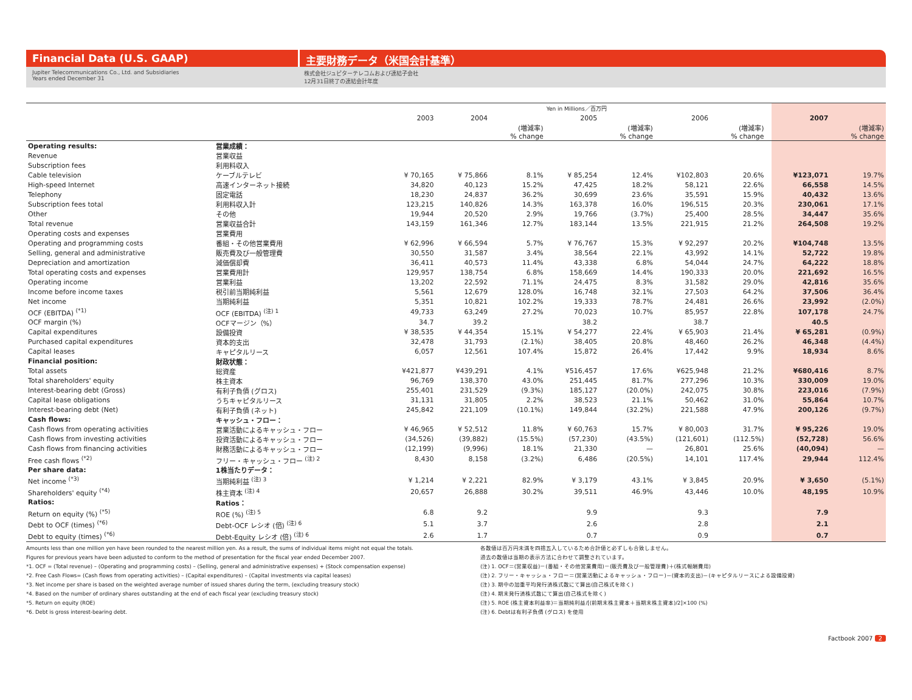Financial Data (U.S. GAAP) 主要財務データ（米国会計基準）
Jupiter Telecommunications Co., Ltd. and Subsidiaries
Years ended December 31
株式会社ジュピターテレコムおよび連結子会社
12月31日終了の連結会計年度
| | | Yen in Millions／百万円 | | | | | | | | | |
| | | 2003 | 2004 | | 2005 | | 2006 | | | 2007 | |
| | | | | (増減率) % change | | (増減率) % change | | (増減率) % change | | | (増減率) % change |
| Operating results: | 営業成績： | | | | | | | | | | |
| Revenue | 営業収益 | | | | | | | | | | |
| Subscription fees | 利用料収入 | | | | | | | | | | |
| Cable television | ケーブルテレビ | ¥ 70,165 | ¥ 75,866 | 8.1% | ¥ 85,254 | 12.4% | ¥102,803 | 20.6% | | ¥123,071 | 19.7% |
| High-speed Internet | 高速インターネット接続 | 34,820 | 40,123 | 15.2% | 47,425 | 18.2% | 58,121 | 22.6% | | 66,558 | 14.5% |
| Telephony | 固定電話 | 18,230 | 24,837 | 36.2% | 30,699 | 23.6% | 35,591 | 15.9% | | 40,432 | 13.6% |
| Subscription fees total | 利用料収入計 | 123,215 | 140,826 | 14.3% | 163,378 | 16.0% | 196,515 | 20.3% | | 230,061 | 17.1% |
| Other | その他 | 19,944 | 20,520 | 2.9% | 19,766 | (3.7%) | 25,400 | 28.5% | | 34,447 | 35.6% |
| Total revenue | 営業収益合計 | 143,159 | 161,346 | 12.7% | 183,144 | 13.5% | 221,915 | 21.2% | | 264,508 | 19.2% |
| Operating costs and expenses | 営業費用 | | | | | | | | | | |
| Operating and programming costs | 番組・その他営業費用 | ¥ 62,996 | ¥ 66,594 | 5.7% | ¥ 76,767 | 15.3% | ¥ 92,297 | 20.2% | | ¥104,748 | 13.5% |
| Selling, general and administrative | 販売費及び一般管理費 | 30,550 | 31,587 | 3.4% | 38,564 | 22.1% | 43,992 | 14.1% | | 52,722 | 19.8% |
| Depreciation and amortization | 減価償却費 | 36,411 | 40,573 | 11.4% | 43,338 | 6.8% | 54,044 | 24.7% | | 64,222 | 18.8% |
| Total operating costs and expenses | 営業費用計 | 129,957 | 138,754 | 6.8% | 158,669 | 14.4% | 190,333 | 20.0% | | 221,692 | 16.5% |
| Operating income | 営業利益 | 13,202 | 22,592 | 71.1% | 24,475 | 8.3% | 31,582 | 29.0% | | 42,816 | 35.6% |
| Income before income taxes | 税引前当期純利益 | 5,561 | 12,679 | 128.0% | 16,748 | 32.1% | 27,503 | 64.2% | | 37,506 | 36.4% |
| Net income | 当期純利益 | 5,351 | 10,821 | 102.2% | 19,333 | 78.7% | 24,481 | 26.6% | | 23,992 | (2.0%) |
| OCF (EBITDA) <sup>(*1)</sup> | OCF (EBITDA) <sup>(注) 1</sup> | 49,733 | 63,249 | 27.2% | 70,023 | 10.7% | 85,957 | 22.8% | | 107,178 | 24.7% |
| OCF margin (%) | OCFマージン（%） | 34.7 | 39.2 | | 38.2 | | 38.7 | | | 40.5 | |
| Capital expenditures | 設備投資 | ¥ 38,535 | ¥ 44,354 | 15.1% | ¥ 54,277 | 22.4% | ¥ 65,903 | 21.4% | | ¥ 65,281 | (0.9%) |
| Purchased capital expenditures | 資本的支出 | 32,478 | 31,793 | (2.1%) | 38,405 | 20.8% | 48,460 | 26.2% | | 46,348 | (4.4%) |
| Capital leases | キャピタルリース | 6,057 | 12,561 | 107.4% | 15,872 | 26.4% | 17,442 | 9.9% | | 18,934 | 8.6% |
| Financial position: | 財政状態： | | | | | | | | | | |
| Total assets | 総資産 | ¥421,877 | ¥439,291 | 4.1% | ¥516,457 | 17.6% | ¥625,948 | 21.2% | | ¥680,416 | 8.7% |
| Total shareholders' equity | 株主資本 | 96,769 | 138,370 | 43.0% | 251,445 | 81.7% | 277,296 | 10.3% | | 330,009 | 19.0% |
| Interest-bearing debt (Gross) | 有利子負債 (グロス) | 255,401 | 231,529 | (9.3%) | 185,127 | (20.0%) | 242,075 | 30.8% | | 223,016 | (7.9%) |
| Capital lease obligations | うちキャピタルリース | 31,131 | 31,805 | 2.2% | 38,523 | 21.1% | 50,462 | 31.0% | | 55,864 | 10.7% |
| Interest-bearing debt (Net) | 有利子負債 (ネット) | 245,842 | 221,109 | (10.1%) | 149,844 | (32.2%) | 221,588 | 47.9% | | 200,126 | (9.7%) |
| Cash flows: | キャッシュ・フロー： | | | | | | | | | | |
| Cash flows from operating activities | 営業活動によるキャッシュ・フロー | ¥ 46,965 | ¥ 52,512 | 11.8% | ¥ 60,763 | 15.7% | ¥ 80,003 | 31.7% | | ¥ 95,226 | 19.0% |
| Cash flows from investing activities | 投資活動によるキャッシュ・フロー | (34,526) | (39,882) | (15.5%) | (57,230) | (43.5%) | (121,601) | (112.5%) | | (52,728) | 56.6% |
| Cash flows from financing activities | 財務活動によるキャッシュ・フロー | (12,199) | (9,996) | 18.1% | 21,330 | — | 26,801 | 25.6% | | (40,094) | — |
| Free cash flows <sup>(*2)</sup> | フリー・キャッシュ・フロー <sup>(注) 2</sup> | 8,430 | 8,158 | (3.2%) | 6,486 | (20.5%) | 14,101 | 117.4% | | 29,944 | 112.4% |
| Per share data: | 1株当たりデータ： | | | | | | | | | | |
| Net income <sup>(*3)</sup> | 当期純利益 <sup>(注) 3</sup> | ¥ 1,214 | ¥ 2,221 | 82.9% | ¥ 3,179 | 43.1% | ¥ 3,845 | 20.9% | | ¥ 3,650 | (5.1%) |
| Shareholders' equity <sup>(*4)</sup> | 株主資本 <sup>(注) 4</sup> | 20,657 | 26,888 | 30.2% | 39,511 | 46.9% | 43,446 | 10.0% | | 48,195 | 10.9% |
| Ratios: | Ratios： | | | | | | | | | | |
| Return on equity (%) <sup>(*5)</sup> | ROE (%) <sup>(注) 5</sup> | 6.8 | 9.2 | | 9.9 | | 9.3 | | | 7.9 | |
| Debt to OCF (times) <sup>(*6)</sup> | Debt-OCF レシオ (倍) <sup>(注) 6</sup> | 5.1 | 3.7 | | 2.6 | | 2.8 | | | 2.1 | |
| Debt to equity (times) <sup>(*6)</sup> | Debt-Equity レシオ (倍) <sup>(注) 6</sup> | 2.6 | 1.7 | | 0.7 | | 0.9 | | | 0.7 | |
Amounts less than one million yen have been rounded to the nearest million yen. As a result, the sums of individual items might not equal the totals.
Figures for previous years have been adjusted to conform to the method of presentation for the fiscal year ended December 2007.
*1. OCF = (Total revenue) – (Operating and programming costs) – (Selling, general and administrative expenses) + (Stock compensation expense)
*2. Free Cash Flows= (Cash flows from operating activities) – (Capital expenditures) – (Capital investments via capital leases)
*3. Net income per share is based on the weighted average number of issued shares during the term, (excluding treasury stock)
*4. Based on the number of ordinary shares outstanding at the end of each fiscal year (excluding treasury stock)
*5. Return on equity (ROE)
*6. Debt is gross interest-bearing debt.
各数値は百万円未満を四捨五入しているため合計値と必ずしも合致しません。
過去の数値は当期の表示方法に合わせて調整されています。
(注) 1. OCF＝(営業収益)－(番組・その他営業費用)－(販売費及び一般管理費)＋(株式報酬費用)
(注) 2. フリー・キャッシュ・フロー＝(営業活動によるキャッシュ・フロー)－(資本的支出)－(キャピタルリースによる設備投資)
(注) 3. 期中の加重平均発行済株式数にて算出(自己株式を除く)
(注) 4. 期末発行済株式数にて算出(自己株式を除く)
(注) 5. ROE (株主資本利益率)＝当期純利益/[(前期末株主資本＋当期末株主資本)/2]×100 (%)
(注) 6. Debtは有利子負債 (グロス) を使用
Factbook 2007 2